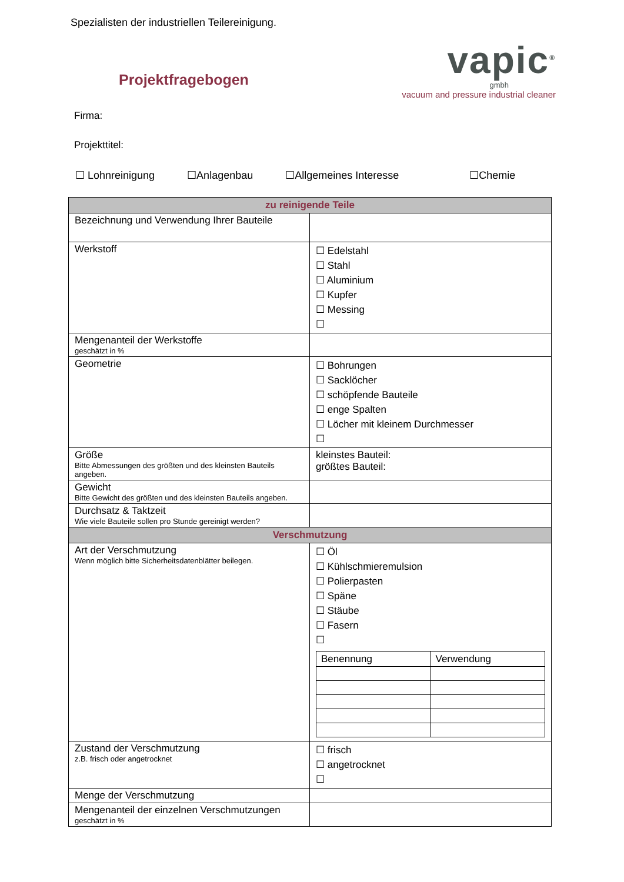Spezialisten der industriellen Teilereinigung.
Projektfragebogen
vapic<sup>®</sup>
gmbh
vacuum and pressure industrial cleaner
Firma:
Projekttitel:
☐ Lohnreinigung ☐Anlagenbau ☐Allgemeines Interesse ☐Chemie
| zu reinigende Teile | |
| --- | --- |
| Bezeichnung und Verwendung Ihrer Bauteile | |
| Werkstoff | ☐ Edelstahl ☐ Stahl ☐ Aluminium ☐ Kupfer ☐ Messing ☐ |
| Mengenanteil der Werkstoffe geschätzt in % | |
| Geometrie | ☐ Bohrungen ☐ Sacklöcher ☐ schöpfende Bauteile ☐ enge Spalten ☐ Löcher mit kleinem Durchmesser ☐ |
| Größe Bitte Abmessungen des größten und des kleinsten Bauteils angeben. | kleinstes Bauteil: größtes Bauteil: |
| Gewicht Bitte Gewicht des größten und des kleinsten Bauteils angeben. | |
| Durchsatz & Taktzeit Wie viele Bauteile sollen pro Stunde gereinigt werden? | |
| Verschmutzung | |
| Art der Verschmutzung Wenn möglich bitte Sicherheitsdatenblätter beilegen. | ☐ Öl ☐ Kühlschmieremulsion ☐ Polierpasten ☐ Späne ☐ Stäube ☐ Fasern ☐ / Benennung / Verwendung / / --- / --- / |
| Zustand der Verschmutzung z.B. frisch oder angetrocknet | ☐ frisch ☐ angetrocknet ☐ |
| Menge der Verschmutzung | |
| Mengenanteil der einzelnen Verschmutzungen geschätzt in % | |